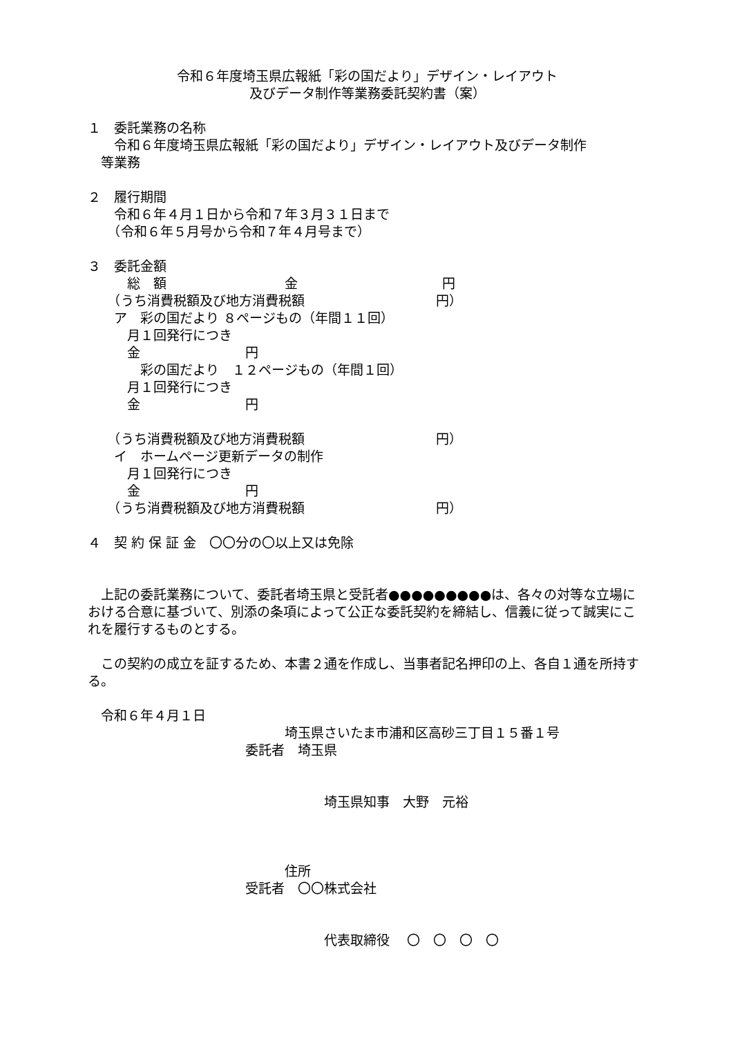令和６年度埼玉県広報紙「彩の国だより」デザイン・レイアウト
及びデータ制作等業務委託契約書（案）
１　委託業務の名称
　　令和６年度埼玉県広報紙「彩の国だより」デザイン・レイアウト及びデータ制作
　等業務
２　履行期間
　　令和６年４月１日から令和７年３月３１日まで
　　（令和６年５月号から令和７年４月号まで）
３　委託金額
　　　総　額　　　　　　　　　金　　　　　　　　　　　円
　　（うち消費税額及び地方消費税額　　　　　　　　　　円）
　　ア　彩の国だより ８ページもの（年間１１回）
　　　月１回発行につき
　　　金　　　　　　　　円
　　　　彩の国だより　１２ページもの（年間１回）
　　　月１回発行につき
　　　金　　　　　　　　円
　　（うち消費税額及び地方消費税額　　　　　　　　　　円）
　　イ　ホームページ更新データの制作
　　　月１回発行につき
　　　金　　　　　　　　円
　　（うち消費税額及び地方消費税額　　　　　　　　　　円）
４　契 約 保 証 金　〇〇分の〇以上又は免除
　上記の委託業務について、委託者埼玉県と受託者●●●●●●●●●は、各々の対等な立場における合意に基づいて、別添の条項によって公正な委託契約を締結し、信義に従って誠実にこれを履行するものとする。
　この契約の成立を証するため、本書２通を作成し、当事者記名押印の上、各自１通を所持する。
　令和６年４月１日
　　　　　　　　　　　　　　　埼玉県さいたま市浦和区高砂三丁目１５番１号
　　　　　　　　　　　　委託者　埼玉県
　　　　　　　　　　　　　　　　　　埼玉県知事　大野　元裕
　　　　　　　　　　　　　　　住所
　　　　　　　　　　　　受託者　〇〇株式会社
　　　　　　　　　　　　　　　　　　代表取締役　 〇　〇　〇　〇